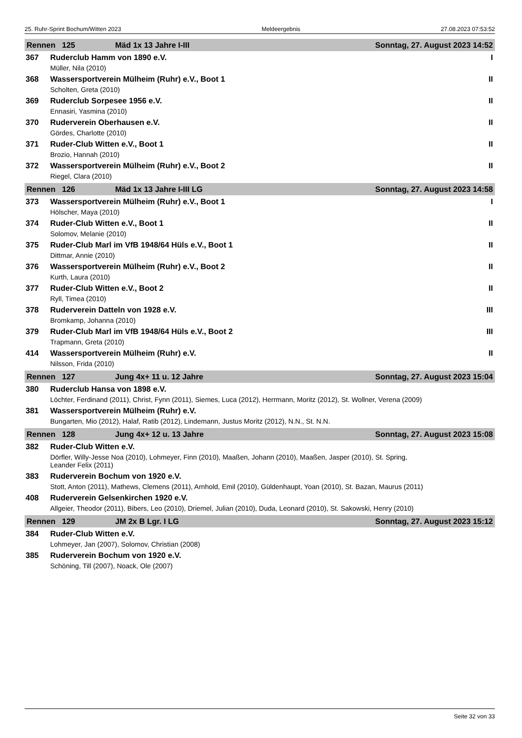25. Ruhr-Sprint Bochum/Witten 2023 Meldeergebnis 27.08.2023 07:53:52
Rennen 125 Mäd 1x 13 Jahre I-III Sonntag, 27. August 2023 14:52
367 Ruderclub Hamm von 1890 e.V. I
Müller, Nila (2010)
368 Wassersportverein Mülheim (Ruhr) e.V., Boot 1 II
Scholten, Greta (2010)
369 Ruderclub Sorpesee 1956 e.V. II
Ennasiri, Yasmina (2010)
370 Ruderverein Oberhausen e.V. II
Gördes, Charlotte (2010)
371 Ruder-Club Witten e.V., Boot 1 II
Brozio, Hannah (2010)
372 Wassersportverein Mülheim (Ruhr) e.V., Boot 2 II
Riegel, Clara (2010)
Rennen 126 Mäd 1x 13 Jahre I-III LG Sonntag, 27. August 2023 14:58
373 Wassersportverein Mülheim (Ruhr) e.V., Boot 1 I
Hölscher, Maya (2010)
374 Ruder-Club Witten e.V., Boot 1 II
Solomov, Melanie (2010)
375 Ruder-Club Marl im VfB 1948/64 Hüls e.V., Boot 1 II
Dittmar, Annie (2010)
376 Wassersportverein Mülheim (Ruhr) e.V., Boot 2 II
Kurth, Laura (2010)
377 Ruder-Club Witten e.V., Boot 2 II
Ryll, Timea (2010)
378 Ruderverein Datteln von 1928 e.V. III
Bromkamp, Johanna (2010)
379 Ruder-Club Marl im VfB 1948/64 Hüls e.V., Boot 2 III
Trapmann, Greta (2010)
414 Wassersportverein Mülheim (Ruhr) e.V. II
Nilsson, Frida (2010)
Rennen 127 Jung 4x+ 11 u. 12 Jahre Sonntag, 27. August 2023 15:04
380 Ruderclub Hansa von 1898 e.V.
Löchter, Ferdinand (2011), Christ, Fynn (2011), Siemes, Luca (2012), Herrmann, Moritz (2012), St. Wollner, Verena (2009)
381 Wassersportverein Mülheim (Ruhr) e.V.
Bungarten, Mio (2012), Halaf, Ratib (2012), Lindemann, Justus Moritz (2012), N.N., St. N.N.
Rennen 128 Jung 4x+ 12 u. 13 Jahre Sonntag, 27. August 2023 15:08
382 Ruder-Club Witten e.V.
Dörfler, Willy-Jesse Noa (2010), Lohmeyer, Finn (2010), Maaßen, Johann (2010), Maaßen, Jasper (2010), St. Spring,
Leander Felix (2011)
383 Ruderverein Bochum von 1920 e.V.
Stott, Anton (2011), Mathews, Clemens (2011), Arnhold, Emil (2010), Güldenhaupt, Yoan (2010), St. Bazan, Maurus (2011)
408 Ruderverein Gelsenkirchen 1920 e.V.
Allgeier, Theodor (2011), Bibers, Leo (2010), Driemel, Julian (2010), Duda, Leonard (2010), St. Sakowski, Henry (2010)
Rennen 129 JM 2x B Lgr. I LG Sonntag, 27. August 2023 15:12
384 Ruder-Club Witten e.V.
Lohmeyer, Jan (2007), Solomov, Christian (2008)
385 Ruderverein Bochum von 1920 e.V.
Schöning, Till (2007), Noack, Ole (2007)
Seite 32 von 33